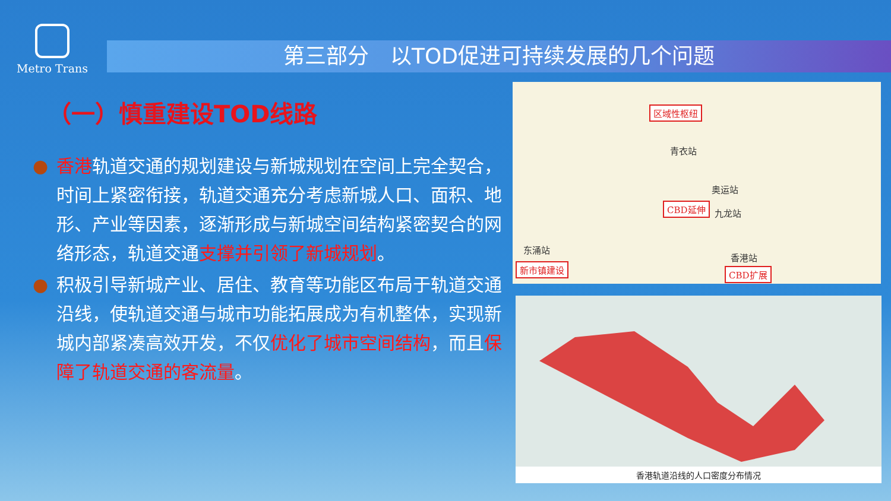Metro Trans
第三部分　以TOD促进可持续发展的几个问题
（一）慎重建设TOD线路
● 香港轨道交通的规划建设与新城规划在空间上完全契合，时间上紧密衔接，轨道交通充分考虑新城人口、面积、地形、产业等因素，逐渐形成与新城空间结构紧密契合的网络形态，轨道交通支撑并引领了新城规划。
● 积极引导新城产业、居住、教育等功能区布局于轨道交通沿线，使轨道交通与城市功能拓展成为有机整体，实现新城内部紧凑高效开发，不仅优化了城市空间结构，而且保障了轨道交通的客流量。
区域性枢纽
青衣站
奥运站
CBD延伸
九龙站
东涌站
新市镇建设
香港站
CBD扩展
香港轨道沿线的人口密度分布情况